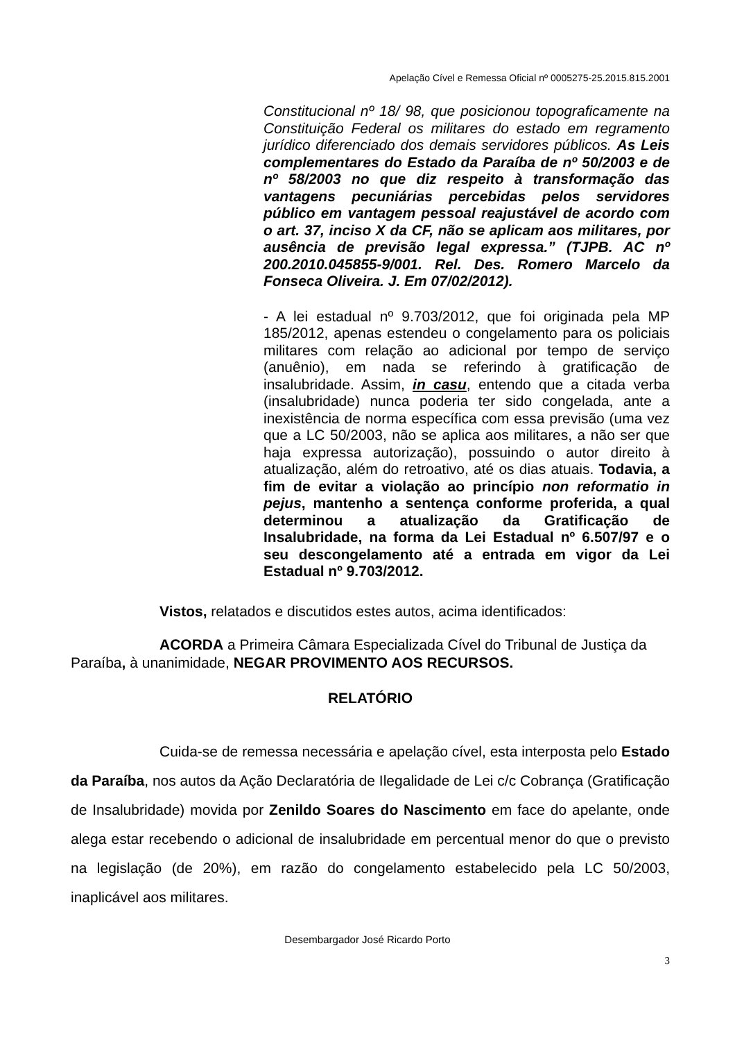Apelação Cível e Remessa Oficial nº 0005275-25.2015.815.2001
Constitucional nº 18/ 98, que posicionou topograficamente na Constituição Federal os militares do estado em regramento jurídico diferenciado dos demais servidores públicos. As Leis complementares do Estado da Paraíba de nº 50/2003 e de nº 58/2003 no que diz respeito à transformação das vantagens pecuniárias percebidas pelos servidores público em vantagem pessoal reajustável de acordo com o art. 37, inciso X da CF, não se aplicam aos militares, por ausência de previsão legal expressa.” (TJPB. AC nº 200.2010.045855-9/001. Rel. Des. Romero Marcelo da Fonseca Oliveira. J. Em 07/02/2012).
- A lei estadual nº 9.703/2012, que foi originada pela MP 185/2012, apenas estendeu o congelamento para os policiais militares com relação ao adicional por tempo de serviço (anuênio), em nada se referindo à gratificação de insalubridade. Assim, in casu, entendo que a citada verba (insalubridade) nunca poderia ter sido congelada, ante a inexistência de norma específica com essa previsão (uma vez que a LC 50/2003, não se aplica aos militares, a não ser que haja expressa autorização), possuindo o autor direito à atualização, além do retroativo, até os dias atuais. Todavia, a fim de evitar a violação ao princípio non reformatio in pejus, mantenho a sentença conforme proferida, a qual determinou a atualização da Gratificação de Insalubridade, na forma da Lei Estadual nº 6.507/97 e o seu descongelamento até a entrada em vigor da Lei Estadual nº 9.703/2012.
Vistos, relatados e discutidos estes autos, acima identificados:
ACORDA a Primeira Câmara Especializada Cível do Tribunal de Justiça da Paraíba, à unanimidade, NEGAR PROVIMENTO AOS RECURSOS.
RELATÓRIO
Cuida-se de remessa necessária e apelação cível, esta interposta pelo Estado da Paraíba, nos autos da Ação Declaratória de Ilegalidade de Lei c/c Cobrança (Gratificação de Insalubridade) movida por Zenildo Soares do Nascimento em face do apelante, onde alega estar recebendo o adicional de insalubridade em percentual menor do que o previsto na legislação (de 20%), em razão do congelamento estabelecido pela LC 50/2003, inaplicável aos militares.
Desembargador José Ricardo Porto
3